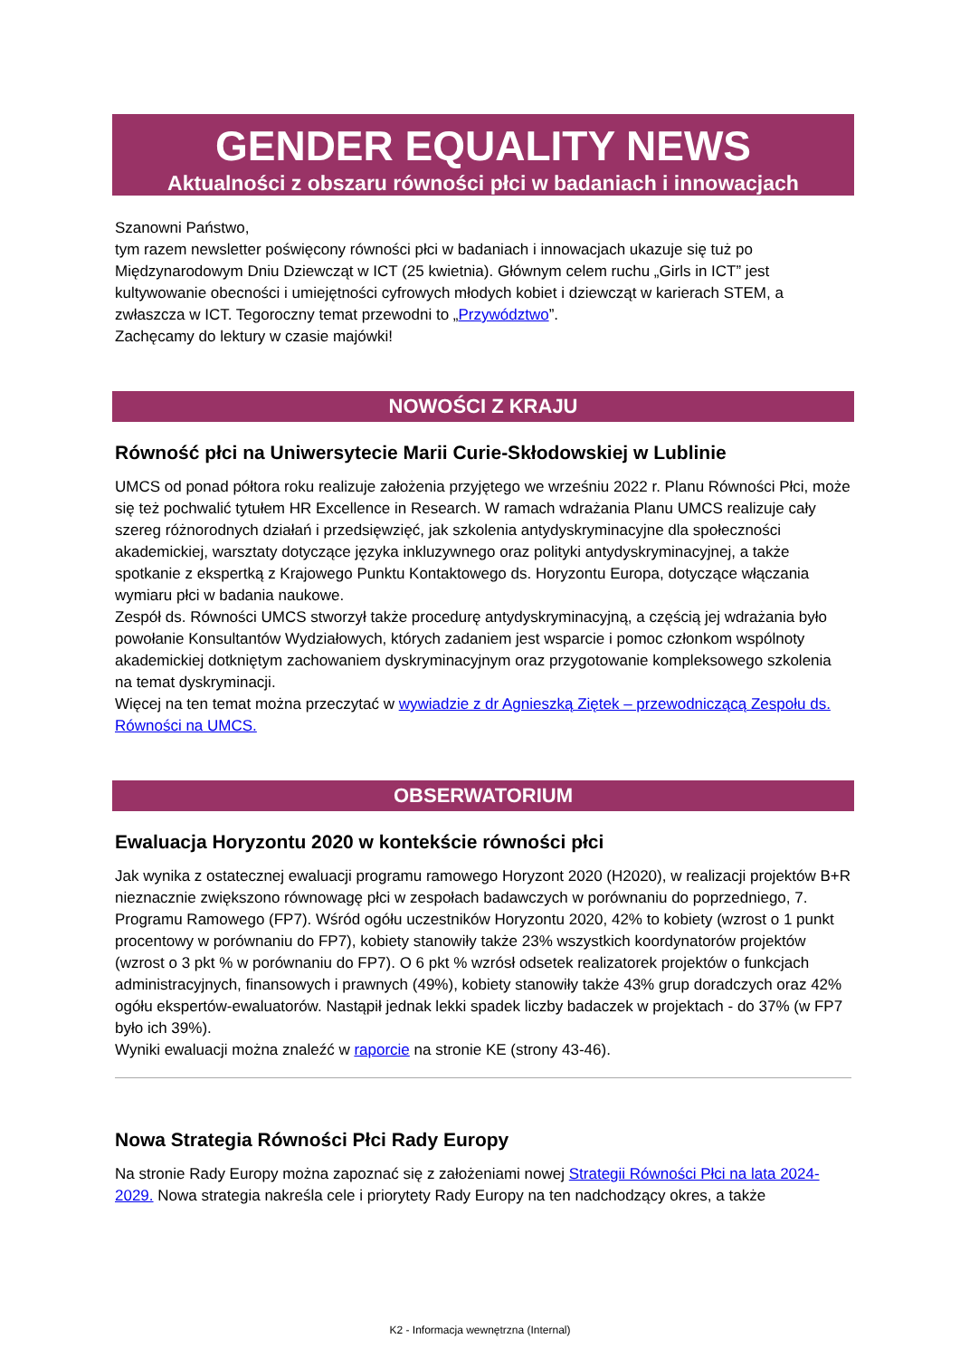GENDER EQUALITY NEWS
Aktualności z obszaru równości płci w badaniach i innowacjach
Szanowni Państwo,
tym razem newsletter poświęcony równości płci w badaniach i innowacjach ukazuje się tuż po Międzynarodowym Dniu Dziewcząt w ICT (25 kwietnia). Głównym celem ruchu „Girls in ICT” jest kultywowanie obecności i umiejętności cyfrowych młodych kobiet i dziewcząt w karierach STEM, a zwłaszcza w ICT. Tegoroczny temat przewodni to „Przywództwo”.
Zachęcamy do lektury w czasie majówki!
NOWOŚCI Z KRAJU
Równość płci na Uniwersytecie Marii Curie-Skłodowskiej w Lublinie
UMCS od ponad półtora roku realizuje założenia przyjętego we wrześniu 2022 r. Planu Równości Płci, może się też pochwalić tytułem HR Excellence in Research. W ramach wdrażania Planu UMCS realizuje cały szereg różnorodnych działań i przedsięwzięć, jak szkolenia antydyskryminacyjne dla społeczności akademickiej, warsztaty dotyczące języka inkluzywnego oraz polityki antydyskryminacyjnej, a także spotkanie z ekspertką z Krajowego Punktu Kontaktowego ds. Horyzontu Europa, dotyczące włączania wymiaru płci w badania naukowe.
Zespół ds. Równości UMCS stworzył także procedurę antydyskryminacyjną, a częścią jej wdrażania było powołanie Konsultantów Wydziałowych, których zadaniem jest wsparcie i pomoc członkom wspólnoty akademickiej dotkniętym zachowaniem dyskryminacyjnym oraz przygotowanie kompleksowego szkolenia na temat dyskryminacji.
Więcej na ten temat można przeczytać w wywiadzie z dr Agnieszką Ziętek – przewodniczącą Zespołu ds. Równości na UMCS.
OBSERWATORIUM
Ewaluacja Horyzontu 2020 w kontekście równości płci
Jak wynika z ostatecznej ewaluacji programu ramowego Horyzont 2020 (H2020), w realizacji projektów B+R nieznacznie zwiększono równowagę płci w zespołach badawczych w porównaniu do poprzedniego, 7. Programu Ramowego (FP7). Wśród ogółu uczestników Horyzontu 2020, 42% to kobiety (wzrost o 1 punkt procentowy w porównaniu do FP7), kobiety stanowiły także 23% wszystkich koordynatorów projektów (wzrost o 3 pkt % w porównaniu do FP7). O 6 pkt % wzrósł odsetek realizatorek projektów o funkcjach administracyjnych, finansowych i prawnych (49%), kobiety stanowiły także 43% grup doradczych oraz 42% ogółu ekspertów-ewaluatorów. Nastąpił jednak lekki spadek liczby badaczek w projektach - do 37% (w FP7 było ich 39%).
Wyniki ewaluacji można znaleźć w raporcie na stronie KE (strony 43-46).
Nowa Strategia Równości Płci Rady Europy
Na stronie Rady Europy można zapoznać się z założeniami nowej Strategii Równości Płci na lata 2024-2029. Nowa strategia nakreśla cele i priorytety Rady Europy na ten nadchodzący okres, a także
K2 - Informacja wewnętrzna (Internal)